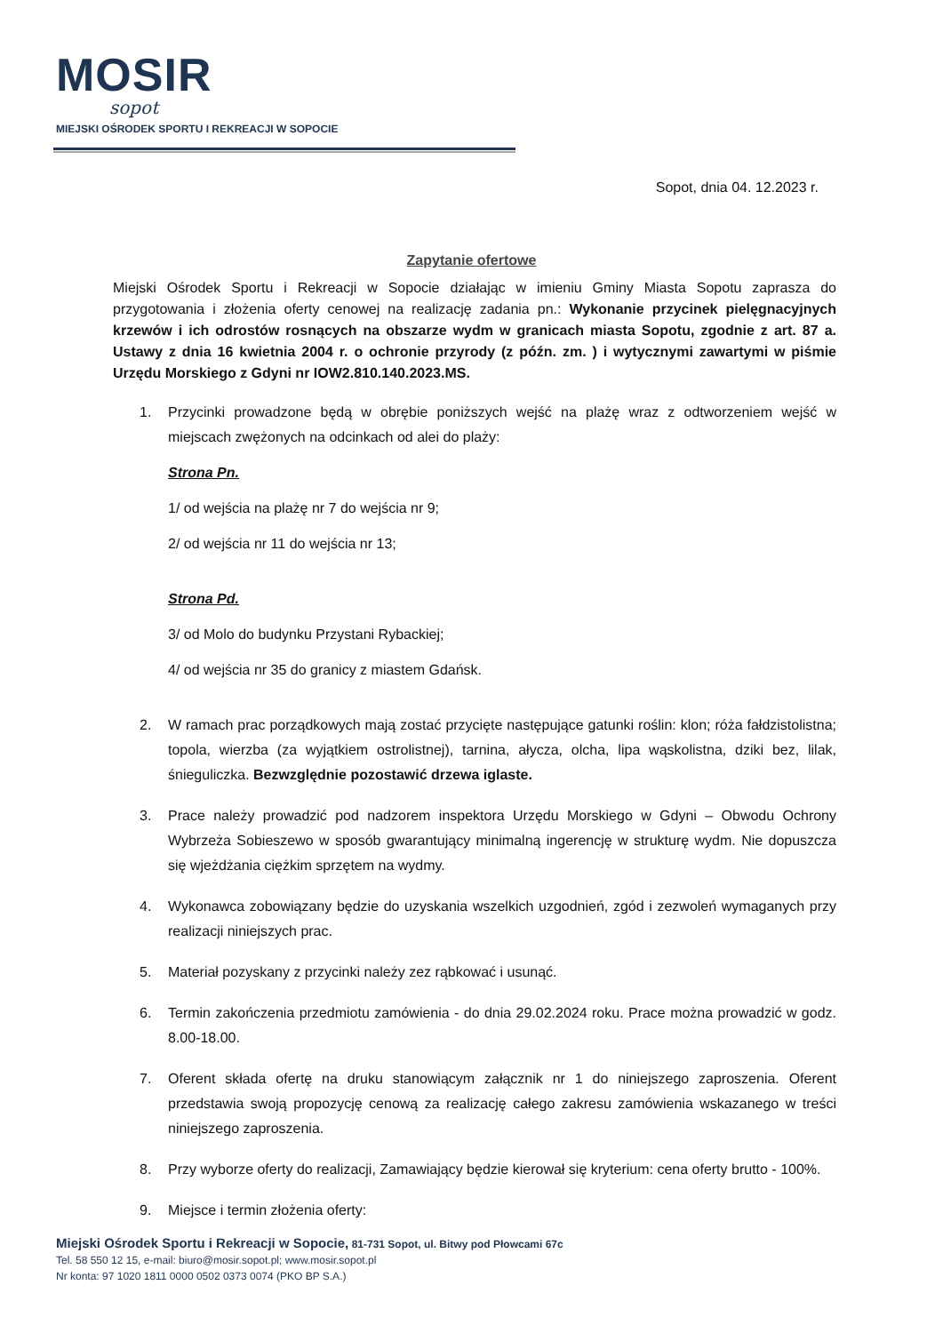MOSIR
sopot
MIEJSKI OŚRODEK SPORTU I REKREACJI W SOPOCIE
Sopot, dnia 04. 12.2023 r.
Zapytanie ofertowe
Miejski Ośrodek Sportu i Rekreacji w Sopocie działając w imieniu Gminy Miasta Sopotu zaprasza do przygotowania i złożenia oferty cenowej na realizację zadania pn.: Wykonanie przycinek pielęgnacyjnych krzewów i ich odrostów rosnących na obszarze wydm w granicach miasta Sopotu, zgodnie z art. 87 a. Ustawy z dnia 16 kwietnia 2004 r. o ochronie przyrody (z późn. zm. ) i wytycznymi zawartymi w piśmie Urzędu Morskiego z Gdyni nr IOW2.810.140.2023.MS.
1. Przycinki prowadzone będą w obrębie poniższych wejść na plażę wraz z odtworzeniem wejść w miejscach zwężonych na odcinkach od alei do plaży:
Strona Pn.
1/ od wejścia na plażę nr 7 do wejścia nr 9;
2/ od wejścia nr 11 do wejścia nr 13;
Strona Pd.
3/ od Molo do budynku Przystani Rybackiej;
4/ od wejścia nr 35 do granicy z miastem Gdańsk.
2. W ramach prac porządkowych mają zostać przycięte następujące gatunki roślin: klon; róża fałdzistolistna; topola, wierzba (za wyjątkiem ostrolistnej), tarnina, ałycza, olcha, lipa wąskolistna, dziki bez, lilak, śnieguliczka. Bezwzględnie pozostawić drzewa iglaste.
3. Prace należy prowadzić pod nadzorem inspektora Urzędu Morskiego w Gdyni – Obwodu Ochrony Wybrzeża Sobieszewo w sposób gwarantujący minimalną ingerencję w strukturę wydm. Nie dopuszcza się wjeżdżania ciężkim sprzętem na wydmy.
4. Wykonawca zobowiązany będzie do uzyskania wszelkich uzgodnień, zgód i zezwoleń wymaganych przy realizacji niniejszych prac.
5. Materiał pozyskany z przycinki należy zez rąbkować i usunąć.
6. Termin zakończenia przedmiotu zamówienia - do dnia 29.02.2024 roku. Prace można prowadzić w godz. 8.00-18.00.
7. Oferent składa ofertę na druku stanowiącym załącznik nr 1 do niniejszego zaproszenia. Oferent przedstawia swoją propozycję cenową za realizację całego zakresu zamówienia wskazanego w treści niniejszego zaproszenia.
8. Przy wyborze oferty do realizacji, Zamawiający będzie kierował się kryterium: cena oferty brutto - 100%.
9. Miejsce i termin złożenia oferty:
Miejski Ośrodek Sportu i Rekreacji w Sopocie, 81-731 Sopot, ul. Bitwy pod Płowcami 67c
Tel. 58 550 12 15, e-mail: biuro@mosir.sopot.pl; www.mosir.sopot.pl
Nr konta: 97 1020 1811 0000 0502 0373 0074 (PKO BP S.A.)